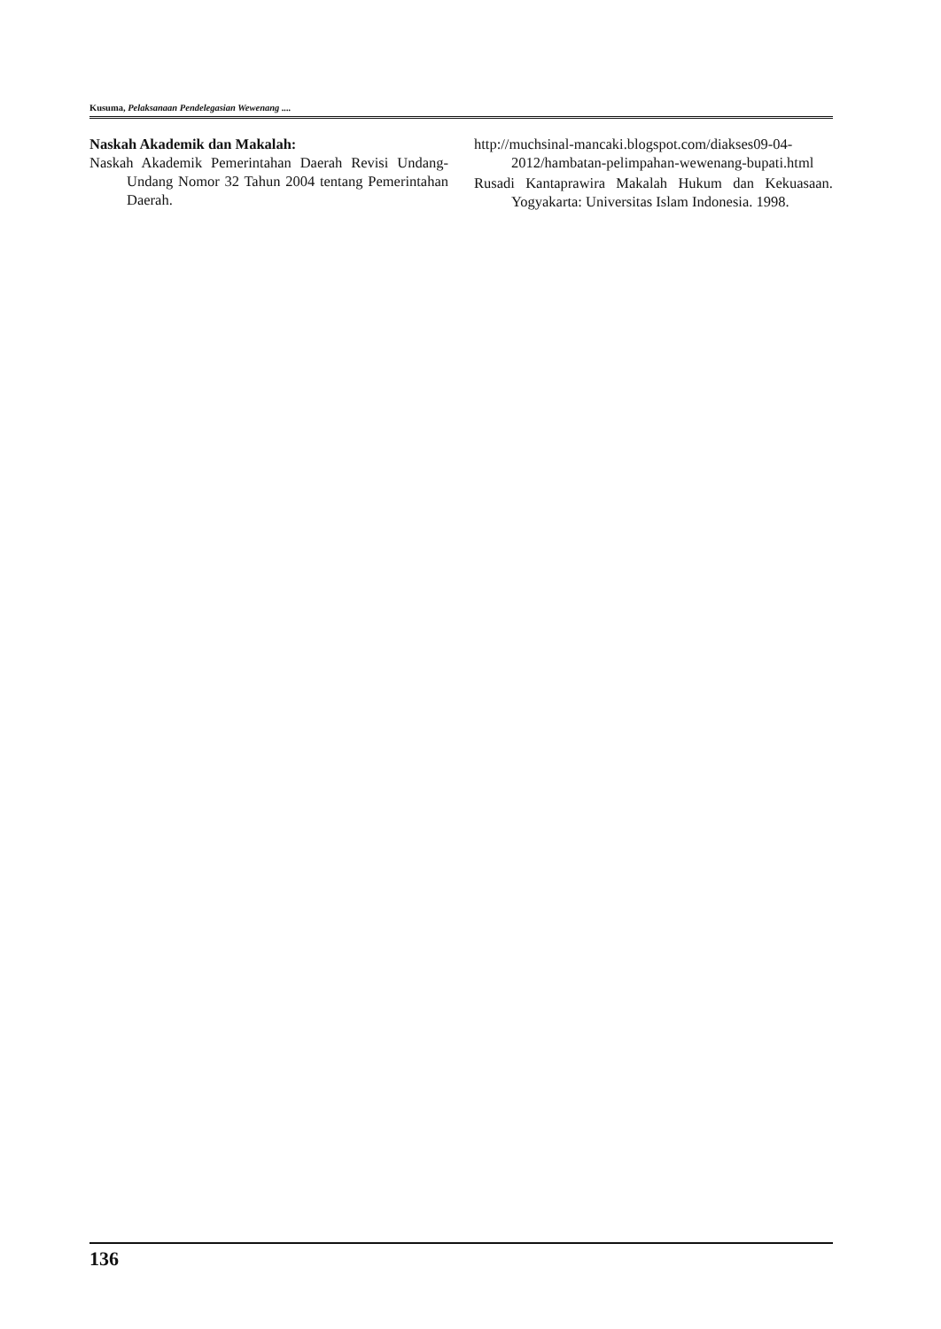Kusuma, Pelaksanaan Pendelegasian Wewenang ....
Naskah Akademik dan Makalah:
Naskah Akademik Pemerintahan Daerah Revisi Undang-Undang Nomor 32 Tahun 2004 tentang Pemerintahan Daerah.
http://muchsinal-mancaki.blogspot.com/diakses09-04-2012/hambatan-pelimpahan-wewenang-bupati.html
Rusadi Kantaprawira Makalah Hukum dan Kekuasaan. Yogyakarta: Universitas Islam Indonesia. 1998.
136